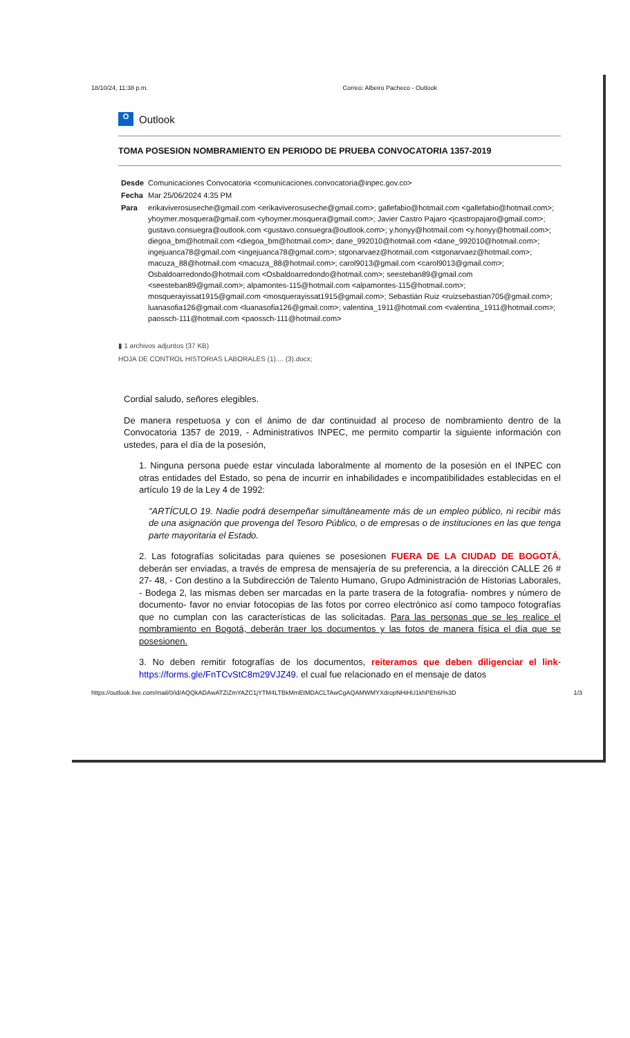18/10/24, 11:38 p.m. Correo: Albeiro Pacheco - Outlook
O
Outlook
TOMA POSESION NOMBRAMIENTO EN PERIODO DE PRUEBA CONVOCATORIA 1357-2019
| Desde | Comunicaciones Convocatoria <comunicaciones.convocatoria@inpec.gov.co> |
| Fecha | Mar 25/06/2024 4:35 PM |
| Para | erikaviverosuseche@gmail.com <erikaviverosuseche@gmail.com>; gallefabio@hotmail.com <gallefabio@hotmail.com>; yhoymer.mosquera@gmail.com <yhoymer.mosquera@gmail.com>; Javier Castro Pajaro <jcastropajaro@gmail.com>; gustavo.consuegra@outlook.com <gustavo.consuegra@outlook.com>; y.honyy@hotmail.com <y.honyy@hotmail.com>; diegoa_bm@hotmail.com <diegoa_bm@hotmail.com>; dane_992010@hotmail.com <dane_992010@hotmail.com>; ingejuanca78@gmail.com <ingejuanca78@gmail.com>; stgonarvaez@hotmail.com <stgonarvaez@hotmail.com>; macuza_88@hotmail.com <macuza_88@hotmail.com>; carol9013@gmail.com <carol9013@gmail.com>; Osbaldoarredondo@hotmail.com <Osbaldoarredondo@hotmail.com>; seesteban89@gmail.com <seesteban89@gmail.com>; alpamontes-115@hotmail.com <alpamontes-115@hotmail.com>; mosquerayissat1915@gmail.com <mosquerayissat1915@gmail.com>; Sebastián Ruiz <ruizsebastian705@gmail.com>; luanasofia126@gmail.com <luanasofia126@gmail.com>; valentina_1911@hotmail.com <valentina_1911@hotmail.com>; paossch-111@hotmail.com <paossch-111@hotmail.com> |
▮ 1 archivos adjuntos (37 KB)
HOJA DE CONTROL HISTORIAS LABORALES (1).... (3).docx;
Cordial saludo, señores elegibles.
De manera respetuosa y con el ánimo de dar continuidad al proceso de nombramiento dentro de la Convocatoria 1357 de 2019, - Administrativos INPEC, me permito compartir la siguiente información con ustedes, para el día de la posesión,
1. Ninguna persona puede estar vinculada laboralmente al momento de la posesión en el INPEC con otras entidades del Estado, so pena de incurrir en inhabilidades e incompatibilidades establecidas en el artículo 19 de la Ley 4 de 1992:
"ARTÍCULO 19. Nadie podrá desempeñar simultáneamente más de un empleo público, ni recibir más de una asignación que provenga del Tesoro Público, o de empresas o de instituciones en las que tenga parte mayoritaria el Estado.
2. Las fotografías solicitadas para quienes se posesionen FUERA DE LA CIUDAD DE BOGOTÁ, deberán ser enviadas, a través de empresa de mensajería de su preferencia, a la dirección CALLE 26 # 27- 48, - Con destino a la Subdirección de Talento Humano, Grupo Administración de Historias Laborales, - Bodega 2, las mismas deben ser marcadas en la parte trasera de la fotografía- nombres y número de documento- favor no enviar fotocopias de las fotos por correo electrónico así como tampoco fotografías que no cumplan con las características de las solicitadas. Para las personas que se les realice el nombramiento en Bogotá, deberán traer los documentos y las fotos de manera física el día que se posesionen.
3. No deben remitir fotografías de los documentos, reiteramos que deben diligenciar el link- https://forms.gle/FnTCvStC8m29VJZ49. el cual fue relacionado en el mensaje de datos
https://outlook.live.com/mail/0/id/AQQkADAwATZiZmYAZC1jYTM4LTBkMmEtMDACLTAwCgAQAMWMYXdropNHiHU1khPEh6I%3D 1/3